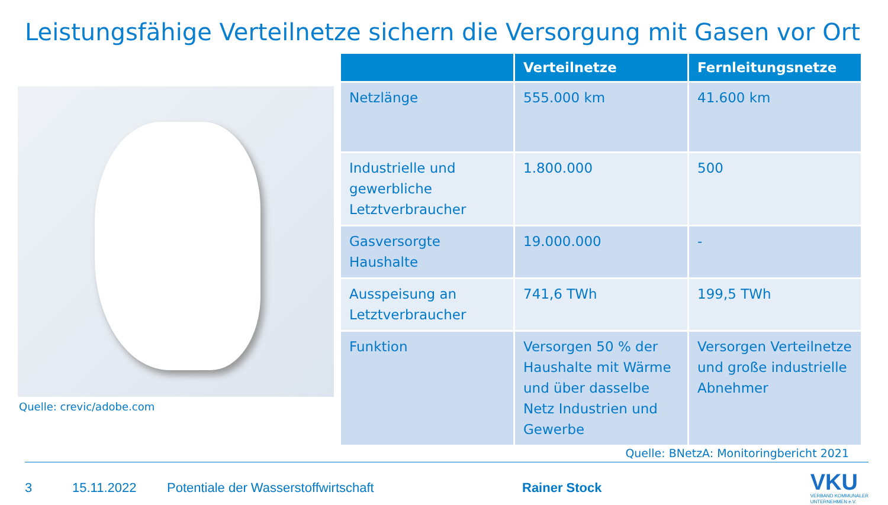Leistungsfähige Verteilnetze sichern die Versorgung mit Gasen vor Ort
Quelle: crevic/adobe.com
| | Verteilnetze | Fernleitungsnetze |
| --- | --- | --- |
| Netzlänge | 555.000 km | 41.600 km |
| Industrielle und gewerbliche Letztverbraucher | 1.800.000 | 500 |
| Gasversorgte Haushalte | 19.000.000 | - |
| Ausspeisung an Letztverbraucher | 741,6 TWh | 199,5 TWh |
| Funktion | Versorgen 50 % der Haushalte mit Wärme und über dasselbe Netz Industrien und Gewerbe | Versorgen Verteilnetze und große industrielle Abnehmer |
Quelle: BNetzA: Monitoringbericht 2021
3 15.11.2022 Potentiale der Wasserstoffwirtschaft Rainer Stock
VKU
VERBAND KOMMUNALER
UNTERNEHMEN e.V.